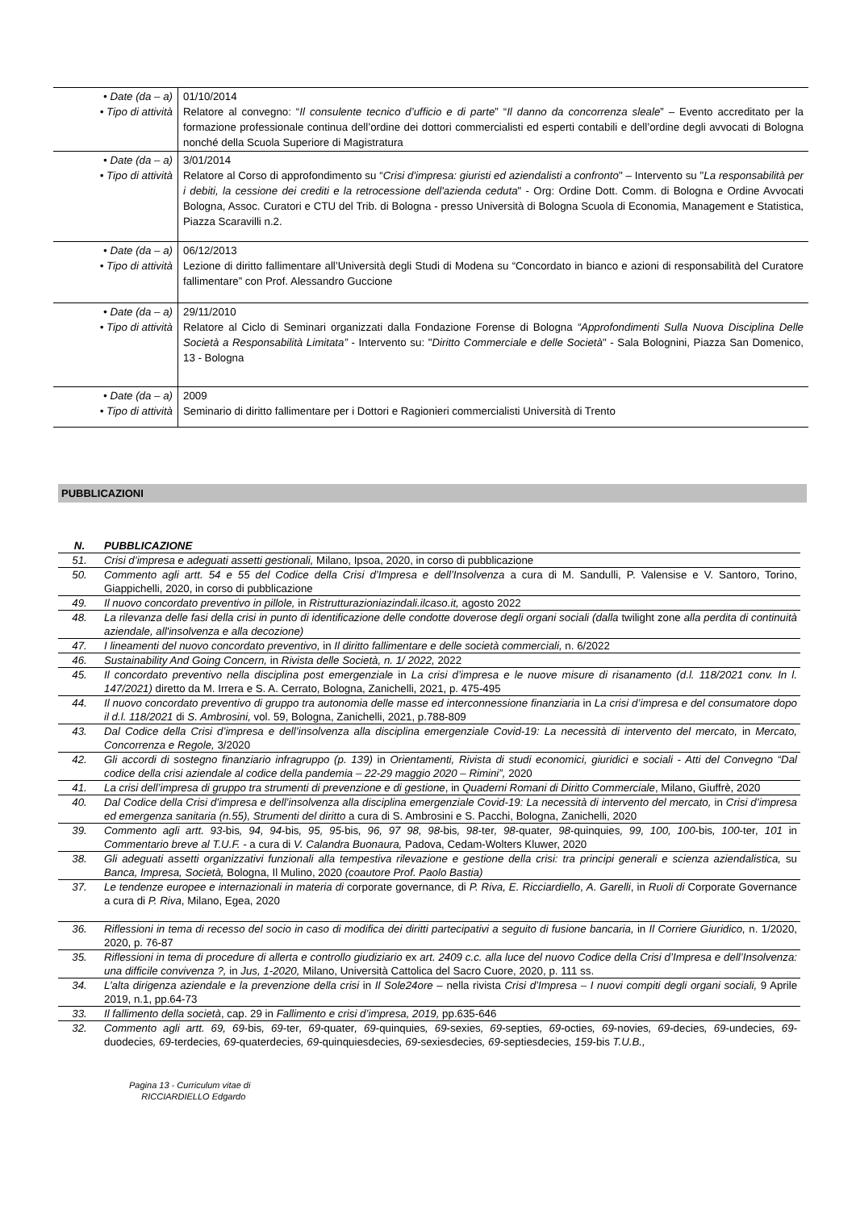| • Date (da – a) • Tipo di attività | 01/10/2014 Relatore al convegno: “ Il consulente tecnico d’ufficio e di parte ” “ Il danno da concorrenza sleale ” – Evento accreditato per la formazione professionale continua dell’ordine dei dottori commercialisti ed esperti contabili e dell’ordine degli avvocati di Bologna nonché della Scuola Superiore di Magistratura |
| • Date (da – a) • Tipo di attività | 3/01/2014 Relatore al Corso di approfondimento su “ Crisi d'impresa: giuristi ed aziendalisti a confronto " – Intervento su " La responsabilità per i debiti, la cessione dei crediti e la retrocessione dell'azienda ceduta " - Org: Ordine Dott. Comm. di Bologna e Ordine Avvocati Bologna, Assoc. Curatori e CTU del Trib. di Bologna - presso Università di Bologna Scuola di Economia, Management e Statistica, Piazza Scaravilli n.2. |
| • Date (da – a) • Tipo di attività | 06/12/2013 Lezione di diritto fallimentare all’Università degli Studi di Modena su “Concordato in bianco e azioni di responsabilità del Curatore fallimentare” con Prof. Alessandro Guccione |
| • Date (da – a) • Tipo di attività | 29/11/2010 Relatore al Ciclo di Seminari organizzati dalla Fondazione Forense di Bologna “Approfondimenti Sulla Nuova Disciplina Delle Società a Responsabilità Limitata” - Intervento su: " Diritto Commerciale e delle Società " - Sala Bolognini, Piazza San Domenico, 13 - Bologna |
| • Date (da – a) • Tipo di attività | 2009 Seminario di diritto fallimentare per i Dottori e Ragionieri commercialisti Università di Trento |
PUBBLICAZIONI
| N. | PUBBLICAZIONE |
| --- | --- |
| 51. | Crisi d’impresa e adeguati assetti gestionali, Milano, Ipsoa, 2020, in corso di pubblicazione |
| 50. | Commento agli artt. 54 e 55 del Codice della Crisi d’Impresa e dell’Insolvenza a cura di M. Sandulli, P. Valensise e V. Santoro, Torino, Giappichelli, 2020, in corso di pubblicazione |
| 49. | Il nuovo concordato preventivo in pillole, in Ristrutturazioniazindali.ilcaso.it, agosto 2022 |
| 48. | La rilevanza delle fasi della crisi in punto di identificazione delle condotte doverose degli organi sociali (dalla twilight zone alla perdita di continuità aziendale, all'insolvenza e alla decozione) |
| 47. | I lineamenti del nuovo concordato preventivo, in Il diritto fallimentare e delle società commerciali, n. 6/2022 |
| 46. | Sustainability And Going Concern, in Rivista delle Società, n. 1/ 2022, 2022 |
| 45. | Il concordato preventivo nella disciplina post emergenziale in La crisi d’impresa e le nuove misure di risanamento (d.l. 118/2021 conv. In l. 147/2021) diretto da M. Irrera e S. A. Cerrato, Bologna, Zanichelli, 2021, p. 475-495 |
| 44. | Il nuovo concordato preventivo di gruppo tra autonomia delle masse ed interconnessione finanziaria in La crisi d’impresa e del consumatore dopo il d.l. 118/2021 di S. Ambrosini, vol. 59, Bologna, Zanichelli, 2021, p.788-809 |
| 43. | Dal Codice della Crisi d’impresa e dell’insolvenza alla disciplina emergenziale Covid-19: La necessità di intervento del mercato, in Mercato, Concorrenza e Regole, 3/2020 |
| 42. | Gli accordi di sostegno finanziario infragruppo (p. 139) in Orientamenti, Rivista di studi economici, giuridici e sociali - Atti del Convegno “Dal codice della crisi aziendale al codice della pandemia – 22-29 maggio 2020 – Rimini”, 2020 |
| 41. | La crisi dell’impresa di gruppo tra strumenti di prevenzione e di gestione , in Quaderni Romani di Diritto Commerciale , Milano, Giuffrè, 2020 |
| 40. | Dal Codice della Crisi d’impresa e dell’insolvenza alla disciplina emergenziale Covid-19: La necessità di intervento del mercato, in Crisi d’impresa ed emergenza sanitaria (n.55), Strumenti del diritto a cura di S. Ambrosini e S. Pacchi, Bologna, Zanichelli, 2020 |
| 39. | Commento agli artt. 93 -bis , 94, 94 -bis , 95, 95 -bis , 96, 97 98, 98 -bis , 98 -ter , 98 -quater , 98 -quinquies , 99, 100, 100 -bis , 100 -ter , 101 in Commentario breve al T.U.F. - a cura di V. Calandra Buonaura, Padova, Cedam-Wolters Kluwer, 2020 |
| 38. | Gli adeguati assetti organizzativi funzionali alla tempestiva rilevazione e gestione della crisi: tra principi generali e scienza aziendalistica, su Banca, Impresa, Società, Bologna, Il Mulino, 2020 (coautore Prof. Paolo Bastia) |
| 37. | Le tendenze europee e internazionali in materia di corporate governance , di P. Riva, E. Ricciardiello , A. Garelli , in Ruoli di Corporate Governance a cura di P. Riva , Milano, Egea, 2020 |
| 36. | Riflessioni in tema di recesso del socio in caso di modifica dei diritti partecipativi a seguito di fusione bancaria, in Il Corriere Giuridico, n. 1/2020, 2020, p. 76-87 |
| 35. | Riflessioni in tema di procedure di allerta e controllo giudiziario ex art. 2409 c.c. alla luce del nuovo Codice della Crisi d’Impresa e dell’Insolvenza: una difficile convivenza ?, in Jus, 1-2020, Milano, Università Cattolica del Sacro Cuore, 2020, p. 111 ss. |
| 34. | L’alta dirigenza aziendale e la prevenzione della crisi in Il Sole24ore – nella rivista Crisi d’Impresa – I nuovi compiti degli organi sociali, 9 Aprile 2019, n.1, pp.64-73 |
| 33. | Il fallimento della società , cap. 29 in Fallimento e crisi d’impresa, 2019, pp.635-646 |
| 32. | Commento agli artt. 69, 69 -bis , 69 -ter , 69 -quater , 69 -quinquies , 69 -sexies , 69 -septies , 69 -octies , 69 -novies , 69 -decies , 69 -undecies , 69 -duodecies , 69 -terdecies , 69 -quaterdecies , 69 -quinquiesdecies , 69 -sexiesdecies , 69 -septiesdecies , 159 -bis T.U.B., |
Pagina 13 - Curriculum vitae di
RICCIARDIELLO Edgardo